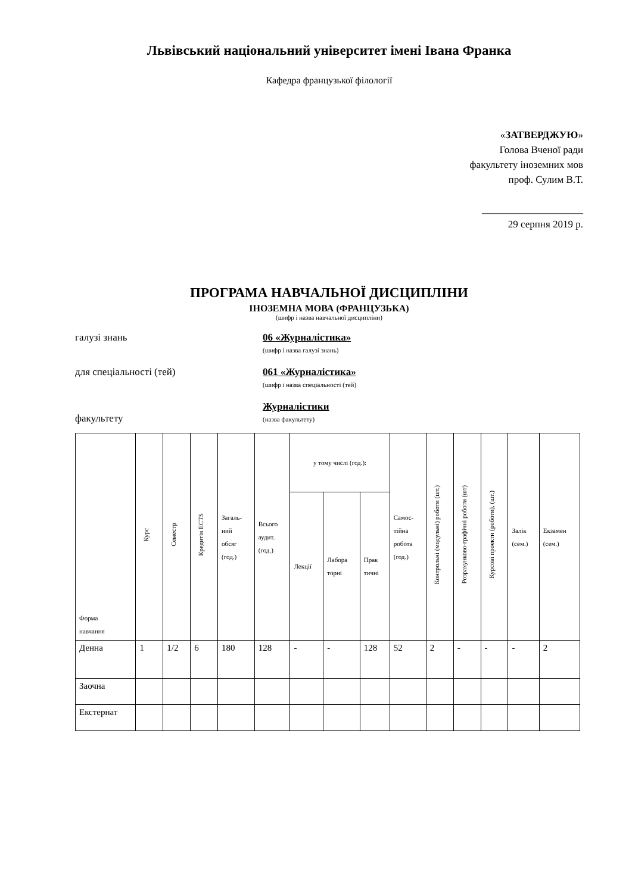Львівський національний університет імені Івана Франка
Кафедра французької філології
«ЗАТВЕРДЖУЮ»
Голова Вченої ради
факультету іноземних мов
проф. Сулим В.Т.
____________________
29 серпня 2019 р.
ПРОГРАМА НАВЧАЛЬНОЇ ДИСЦИПЛІНИ
ІНОЗЕМНА МОВА (ФРАНЦУЗЬКА)
(шифр і назва навчальної дисципліни)
галузі знань 06 «Журналістика»
(шифр і назва галузі знань)
для спеціальності (тей) 061 «Журналістика»
(шифр і назва спеціальності (тей)
факультету Журналістики
(назва факультету)
| Форма навчання | Курс | Семестр | Кредитів ECTS | Загаль- ний обсяг (год.) | Всього аудит. (год.) | у тому числі (год.): | | | Самос- тійна робота (год.) | Контрольні (модульні) роботи (шт.) | Розрахунково-графічні роботи (шт) | Курсові проекти (роботи), (шт.) | Залік (сем.) | Екзамен (сем.) |
| --- | --- | --- | --- | --- | --- | --- | --- | --- | --- | --- | --- | --- | --- | --- |
| | | | | | | Лекції | Лабора торні | Прак тичні | | | | | | |
| Денна | 1 | 1/2 | 6 | 180 | 128 | - | - | 128 | 52 | 2 | - | - | - | 2 |
| Заочна | | | | | | | | | | | | | | |
| Екстернат | | | | | | | | | | | | | | |